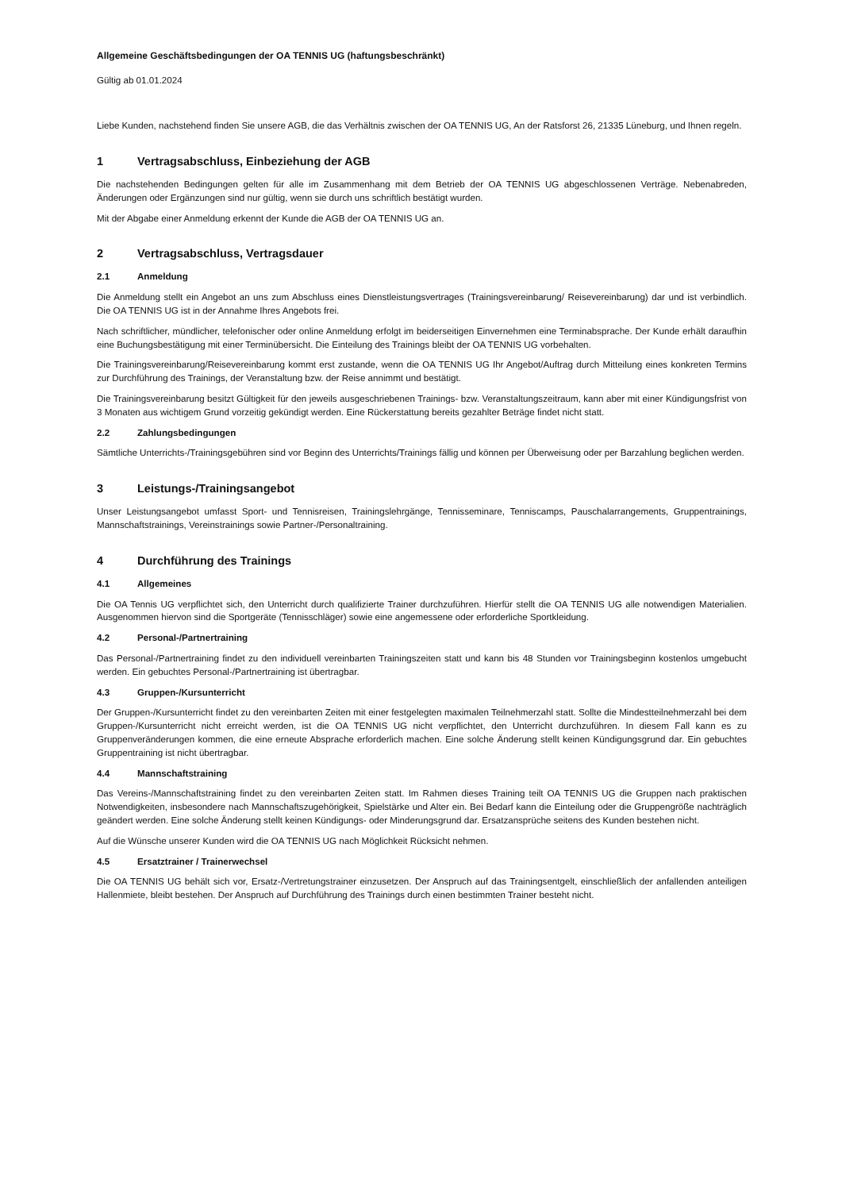Allgemeine Geschäftsbedingungen der OA TENNIS UG (haftungsbeschränkt)
Gültig ab 01.01.2024
Liebe Kunden, nachstehend finden Sie unsere AGB, die das Verhältnis zwischen der OA TENNIS UG, An der Ratsforst 26, 21335 Lüneburg, und Ihnen regeln.
1 Vertragsabschluss, Einbeziehung der AGB
Die nachstehenden Bedingungen gelten für alle im Zusammenhang mit dem Betrieb der OA TENNIS UG abgeschlossenen Verträge. Nebenabreden, Änderungen oder Ergänzungen sind nur gültig, wenn sie durch uns schriftlich bestätigt wurden.
Mit der Abgabe einer Anmeldung erkennt der Kunde die AGB der OA TENNIS UG an.
2 Vertragsabschluss, Vertragsdauer
2.1 Anmeldung
Die Anmeldung stellt ein Angebot an uns zum Abschluss eines Dienstleistungsvertrages (Trainingsvereinbarung/ Reisevereinbarung) dar und ist verbindlich. Die OA TENNIS UG ist in der Annahme Ihres Angebots frei.
Nach schriftlicher, mündlicher, telefonischer oder online Anmeldung erfolgt im beiderseitigen Einvernehmen eine Terminabsprache. Der Kunde erhält daraufhin eine Buchungsbestätigung mit einer Terminübersicht. Die Einteilung des Trainings bleibt der OA TENNIS UG vorbehalten.
Die Trainingsvereinbarung/Reisevereinbarung kommt erst zustande, wenn die OA TENNIS UG Ihr Angebot/Auftrag durch Mitteilung eines konkreten Termins zur Durchführung des Trainings, der Veranstaltung bzw. der Reise annimmt und bestätigt.
Die Trainingsvereinbarung besitzt Gültigkeit für den jeweils ausgeschriebenen Trainings- bzw. Veranstaltungszeitraum, kann aber mit einer Kündigungsfrist von 3 Monaten aus wichtigem Grund vorzeitig gekündigt werden. Eine Rückerstattung bereits gezahlter Beträge findet nicht statt.
2.2 Zahlungsbedingungen
Sämtliche Unterrichts-/Trainingsgebühren sind vor Beginn des Unterrichts/Trainings fällig und können per Überweisung oder per Barzahlung beglichen werden.
3 Leistungs-/Trainingsangebot
Unser Leistungsangebot umfasst Sport- und Tennisreisen, Trainingslehrgänge, Tennisseminare, Tenniscamps, Pauschalarrangements, Gruppentrainings, Mannschaftstrainings, Vereinstrainings sowie Partner-/Personaltraining.
4 Durchführung des Trainings
4.1 Allgemeines
Die OA Tennis UG verpflichtet sich, den Unterricht durch qualifizierte Trainer durchzuführen. Hierfür stellt die OA TENNIS UG alle notwendigen Materialien. Ausgenommen hiervon sind die Sportgeräte (Tennisschläger) sowie eine angemessene oder erforderliche Sportkleidung.
4.2 Personal-/Partnertraining
Das Personal-/Partnertraining findet zu den individuell vereinbarten Trainingszeiten statt und kann bis 48 Stunden vor Trainingsbeginn kostenlos umgebucht werden. Ein gebuchtes Personal-/Partnertraining ist übertragbar.
4.3 Gruppen-/Kursunterricht
Der Gruppen-/Kursunterricht findet zu den vereinbarten Zeiten mit einer festgelegten maximalen Teilnehmerzahl statt. Sollte die Mindestteilnehmerzahl bei dem Gruppen-/Kursunterricht nicht erreicht werden, ist die OA TENNIS UG nicht verpflichtet, den Unterricht durchzuführen. In diesem Fall kann es zu Gruppenveränderungen kommen, die eine erneute Absprache erforderlich machen. Eine solche Änderung stellt keinen Kündigungsgrund dar. Ein gebuchtes Gruppentraining ist nicht übertragbar.
4.4 Mannschaftstraining
Das Vereins-/Mannschaftstraining findet zu den vereinbarten Zeiten statt. Im Rahmen dieses Training teilt OA TENNIS UG die Gruppen nach praktischen Notwendigkeiten, insbesondere nach Mannschaftszugehörigkeit, Spielstärke und Alter ein. Bei Bedarf kann die Einteilung oder die Gruppengröße nachträglich geändert werden. Eine solche Änderung stellt keinen Kündigungs- oder Minderungsgrund dar. Ersatzansprüche seitens des Kunden bestehen nicht.
Auf die Wünsche unserer Kunden wird die OA TENNIS UG nach Möglichkeit Rücksicht nehmen.
4.5 Ersatztrainer / Trainerwechsel
Die OA TENNIS UG behält sich vor, Ersatz-/Vertretungstrainer einzusetzen. Der Anspruch auf das Trainingsentgelt, einschließlich der anfallenden anteiligen Hallenmiete, bleibt bestehen. Der Anspruch auf Durchführung des Trainings durch einen bestimmten Trainer besteht nicht.